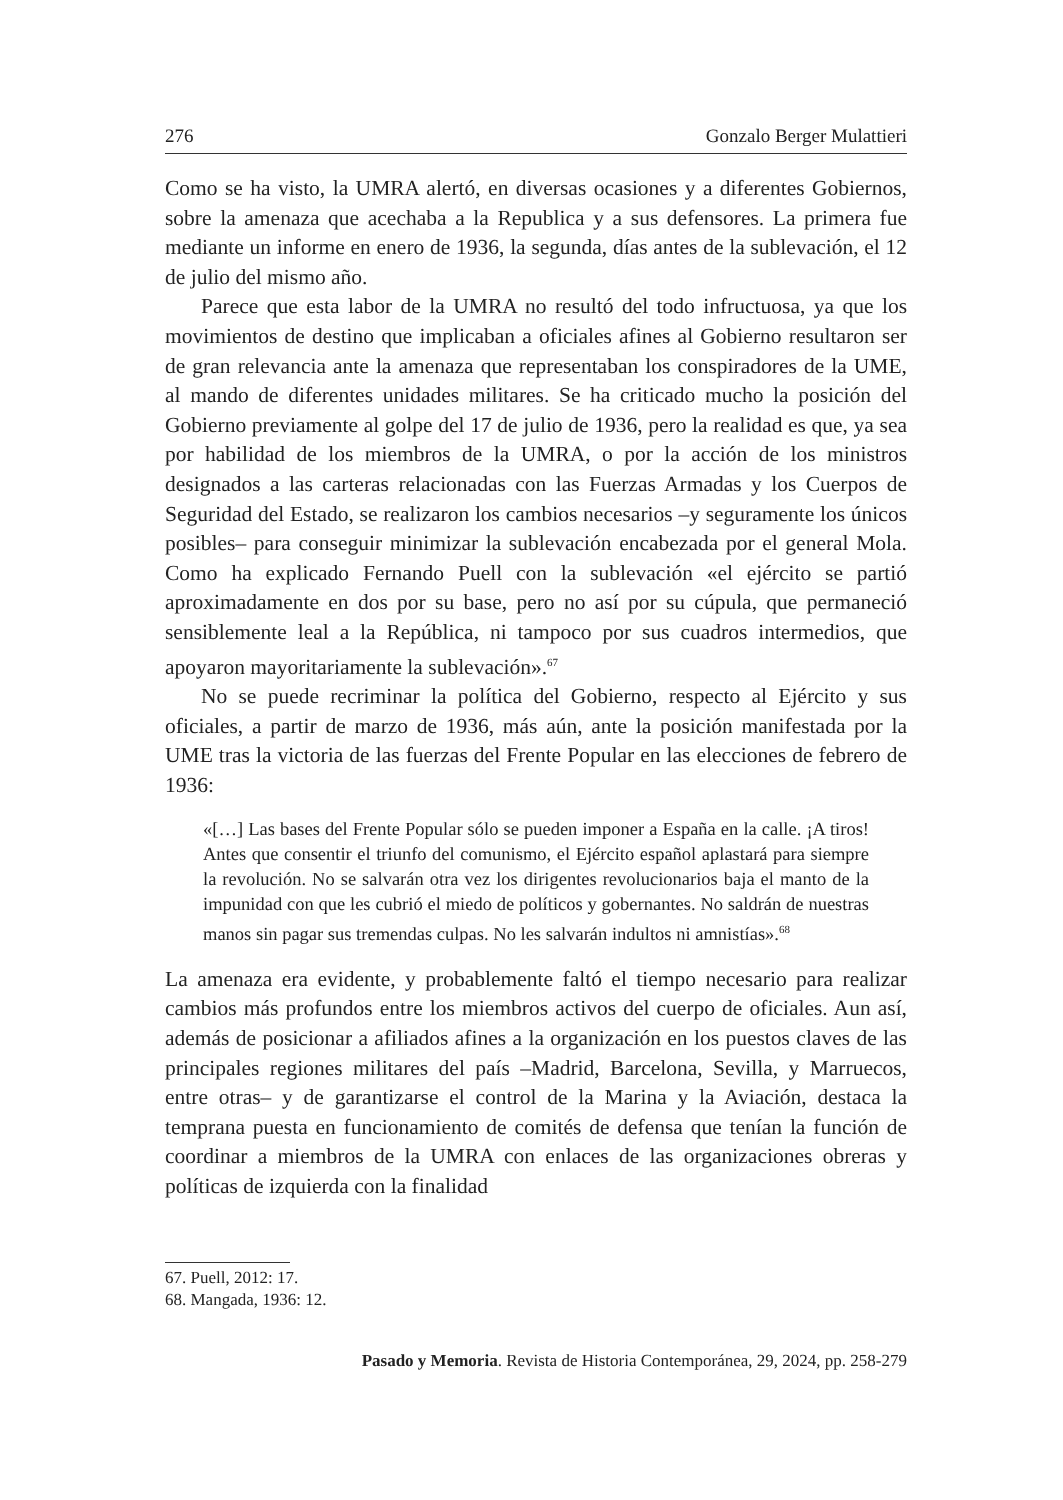276 Gonzalo Berger Mulattieri
Como se ha visto, la UMRA alertó, en diversas ocasiones y a diferentes Gobiernos, sobre la amenaza que acechaba a la Republica y a sus defensores. La primera fue mediante un informe en enero de 1936, la segunda, días antes de la sublevación, el 12 de julio del mismo año.
Parece que esta labor de la UMRA no resultó del todo infructuosa, ya que los movimientos de destino que implicaban a oficiales afines al Gobierno resultaron ser de gran relevancia ante la amenaza que representaban los conspiradores de la UME, al mando de diferentes unidades militares. Se ha criticado mucho la posición del Gobierno previamente al golpe del 17 de julio de 1936, pero la realidad es que, ya sea por habilidad de los miembros de la UMRA, o por la acción de los ministros designados a las carteras relacionadas con las Fuerzas Armadas y los Cuerpos de Seguridad del Estado, se realizaron los cambios necesarios –y seguramente los únicos posibles– para conseguir minimizar la sublevación encabezada por el general Mola. Como ha explicado Fernando Puell con la sublevación «el ejército se partió aproximadamente en dos por su base, pero no así por su cúpula, que permaneció sensiblemente leal a la República, ni tampoco por sus cuadros intermedios, que apoyaron mayoritariamente la sublevación».<sup>67</sup>
No se puede recriminar la política del Gobierno, respecto al Ejército y sus oficiales, a partir de marzo de 1936, más aún, ante la posición manifestada por la UME tras la victoria de las fuerzas del Frente Popular en las elecciones de febrero de 1936:
«[…] Las bases del Frente Popular sólo se pueden imponer a España en la calle. ¡A tiros! Antes que consentir el triunfo del comunismo, el Ejército español aplastará para siempre la revolución. No se salvarán otra vez los dirigentes revolucionarios baja el manto de la impunidad con que les cubrió el miedo de políticos y gobernantes. No saldrán de nuestras manos sin pagar sus tremendas culpas. No les salvarán indultos ni amnistías».<sup>68</sup>
La amenaza era evidente, y probablemente faltó el tiempo necesario para realizar cambios más profundos entre los miembros activos del cuerpo de oficiales. Aun así, además de posicionar a afiliados afines a la organización en los puestos claves de las principales regiones militares del país –Madrid, Barcelona, Sevilla, y Marruecos, entre otras– y de garantizarse el control de la Marina y la Aviación, destaca la temprana puesta en funcionamiento de comités de defensa que tenían la función de coordinar a miembros de la UMRA con enlaces de las organizaciones obreras y políticas de izquierda con la finalidad
67. Puell, 2012: 17.
68. Mangada, 1936: 12.
Pasado y Memoria. Revista de Historia Contemporánea, 29, 2024, pp. 258-279